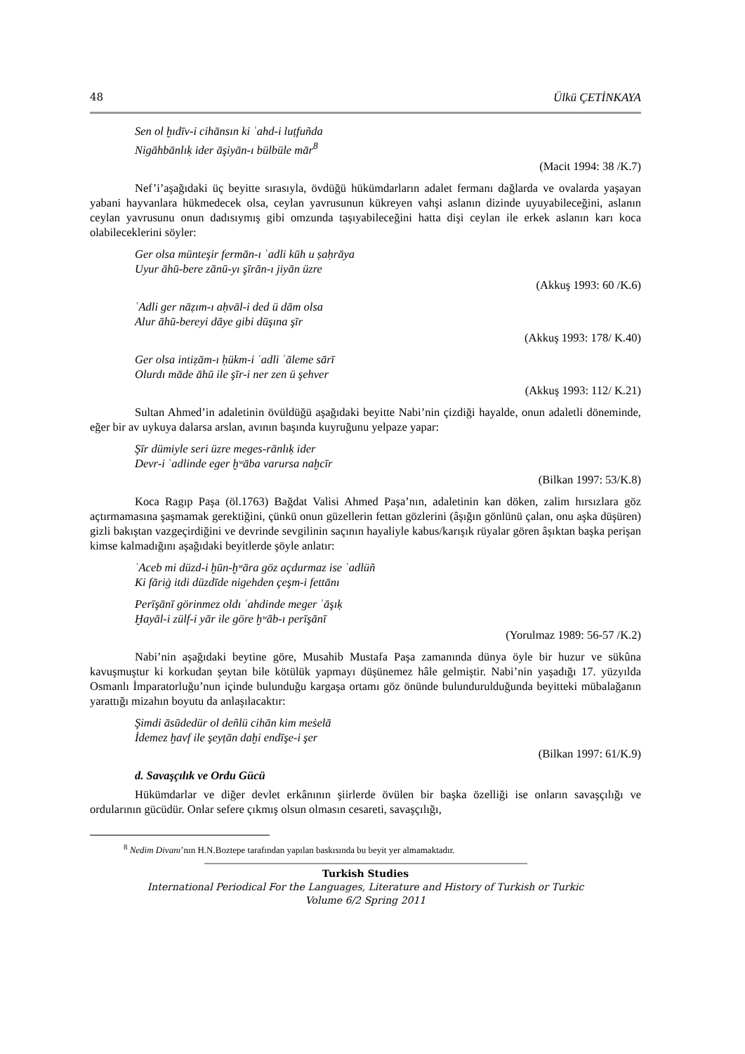48 Ülkü ÇETİNKAYA
Sen ol ḫıdīv-i cihānsın ki ʿahd-i luṭfuñda
Nigāhbānlıḳ ider āşiyān-ı bülbüle mār<sup>8</sup>
(Macit 1994: 38 /K.7)
Nef’i’aşağıdaki üç beyitte sırasıyla, övdüğü hükümdarların adalet fermanı dağlarda ve ovalarda yaşayan yabani hayvanlara hükmedecek olsa, ceylan yavrusunun kükreyen vahşi aslanın dizinde uyuyabileceğini, aslanın ceylan yavrusunu onun dadısıymış gibi omzunda taşıyabileceğini hatta dişi ceylan ile erkek aslanın karı koca olabileceklerini söyler:
Ger olsa münteşir fermān-ı ʿadli kūh u ṣaḥrāya
Uyur āhū-bere zānū-yı şīrān-ı jiyān üzre
(Akkuş 1993: 60 /K.6)
ʿAdli ger nāẓım-ı aḥvāl-i ded ü dām olsa
Alur āhū-bereyi dāye gibi dūşına şīr
(Akkuş 1993: 178/ K.40)
Ger olsa intiẓām-ı ḥükm-i ʿadli ʿāleme sārī
Olurdı māde āhū ile şīr-i ner zen ü şehver
(Akkuş 1993: 112/ K.21)
Sultan Ahmed’in adaletinin övüldüğü aşağıdaki beyitte Nabi’nin çizdiği hayalde, onun adaletli döneminde, eğer bir av uykuya dalarsa arslan, avının başında kuyruğunu yelpaze yapar:
Şīr dümiyle seri üzre meges-rānlıḳ ider
Devr-i ʿadlinde eger ḫʷāba varursa naḫcīr
(Bilkan 1997: 53/K.8)
Koca Ragıp Paşa (öl.1763) Bağdat Valisi Ahmed Paşa’nın, adaletinin kan döken, zalim hırsızlara göz açtırmamasına şaşmamak gerektiğini, çünkü onun güzellerin fettan gözlerini (âşığın gönlünü çalan, onu aşka düşüren) gizli bakıştan vazgeçirdiğini ve devrinde sevgilinin saçının hayaliyle kabus/karışık rüyalar gören âşıktan başka perişan kimse kalmadığını aşağıdaki beyitlerde şöyle anlatır:
ʿAceb mi düzd-i ḫūn-ḫʷāra göz açdurmaz ise ʿadlüñ
Ki fāriġ itdi düzdīde nigehden çeşm-i fettānı
Perīşānī görinmez oldı ʿahdinde meger ʿāşıḳ
Ḫayāl-i zülf-i yār ile göre ḫʷāb-ı perīşānī
(Yorulmaz 1989: 56-57 /K.2)
Nabi’nin aşağıdaki beytine göre, Musahib Mustafa Paşa zamanında dünya öyle bir huzur ve sükûna kavuşmuştur ki korkudan şeytan bile kötülük yapmayı düşünemez hâle gelmiştir. Nabi’nin yaşadığı 17. yüzyılda Osmanlı İmparatorluğu’nun içinde bulunduğu kargaşa ortamı göz önünde bulundurulduğunda beyitteki mübalağanın yarattığı mizahın boyutu da anlaşılacaktır:
Şimdi āsūdedür ol deñlü cihān kim meṡelā
İdemez ḫavf ile şeyṭān daḫi endīşe-i şer
(Bilkan 1997: 61/K.9)
d. Savaşçılık ve Ordu Gücü
Hükümdarlar ve diğer devlet erkânının şiirlerde övülen bir başka özelliği ise onların savaşçılığı ve ordularının gücüdür. Onlar sefere çıkmış olsun olmasın cesareti, savaşçılığı,
<sup>8</sup> Nedim Divanı’nın H.N.Boztepe tarafından yapılan baskısında bu beyit yer almamaktadır.
Turkish Studies
International Periodical For the Languages, Literature and History of Turkish or Turkic
Volume 6/2 Spring 2011